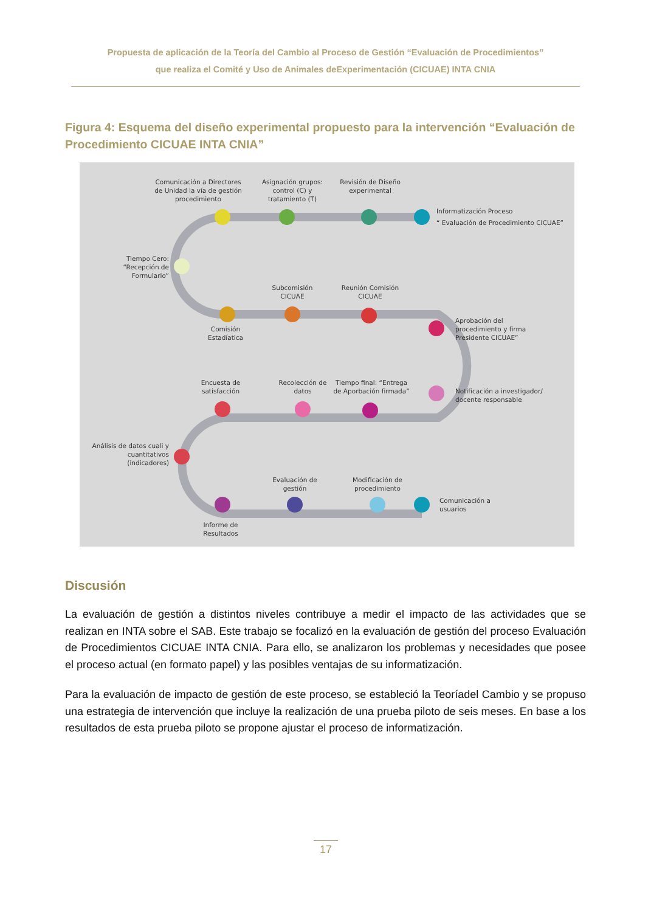Propuesta de aplicación de la Teoría del Cambio al Proceso de Gestión “Evaluación de Procedimientos”
que realiza el Comité y Uso de Animales deExperimentación (CICUAE) INTA CNIA
Figura 4: Esquema del diseño experimental propuesto para la intervención “Evaluación de Procedimiento CICUAE INTA CNIA”
Comunicación a Directores
de Unidad la vía de gestión
procedimiento
Asignación grupos:
control (C) y
tratamiento (T)
Revisión de Diseño
experimental
Informatización Proceso
“ Evaluación de Procedimiento CICUAE”
Tiempo Cero:
“Recepción de
Formulario”
Subcomisión
CICUAE
Reunión Comisión
CICUAE
Comisión
Estadíatica
Aprobación del
procedimiento y firma
Presidente CICUAE”
Encuesta de
satisfacción
Recolección de
datos
Tiempo final: “Entrega
de Aporbación firmada”
Notificación a investigador/
docente responsable
Análisis de datos cuali y
cuantitativos
(indicadores)
Evaluación de
gestión
Modificación de
procedimiento
Comunicación a
usuarios
Informe de
Resultados
Discusión
La evaluación de gestión a distintos niveles contribuye a medir el impacto de las actividades que se realizan en INTA sobre el SAB. Este trabajo se focalizó en la evaluación de gestión del proceso Evaluación de Procedimientos CICUAE INTA CNIA. Para ello, se analizaron los problemas y necesidades que posee el proceso actual (en formato papel) y las posibles ventajas de su informatización.
Para la evaluación de impacto de gestión de este proceso, se estableció la Teoríadel Cambio y se propuso una estrategia de intervención que incluye la realización de una prueba piloto de seis meses. En base a los resultados de esta prueba piloto se propone ajustar el proceso de informatización.
17